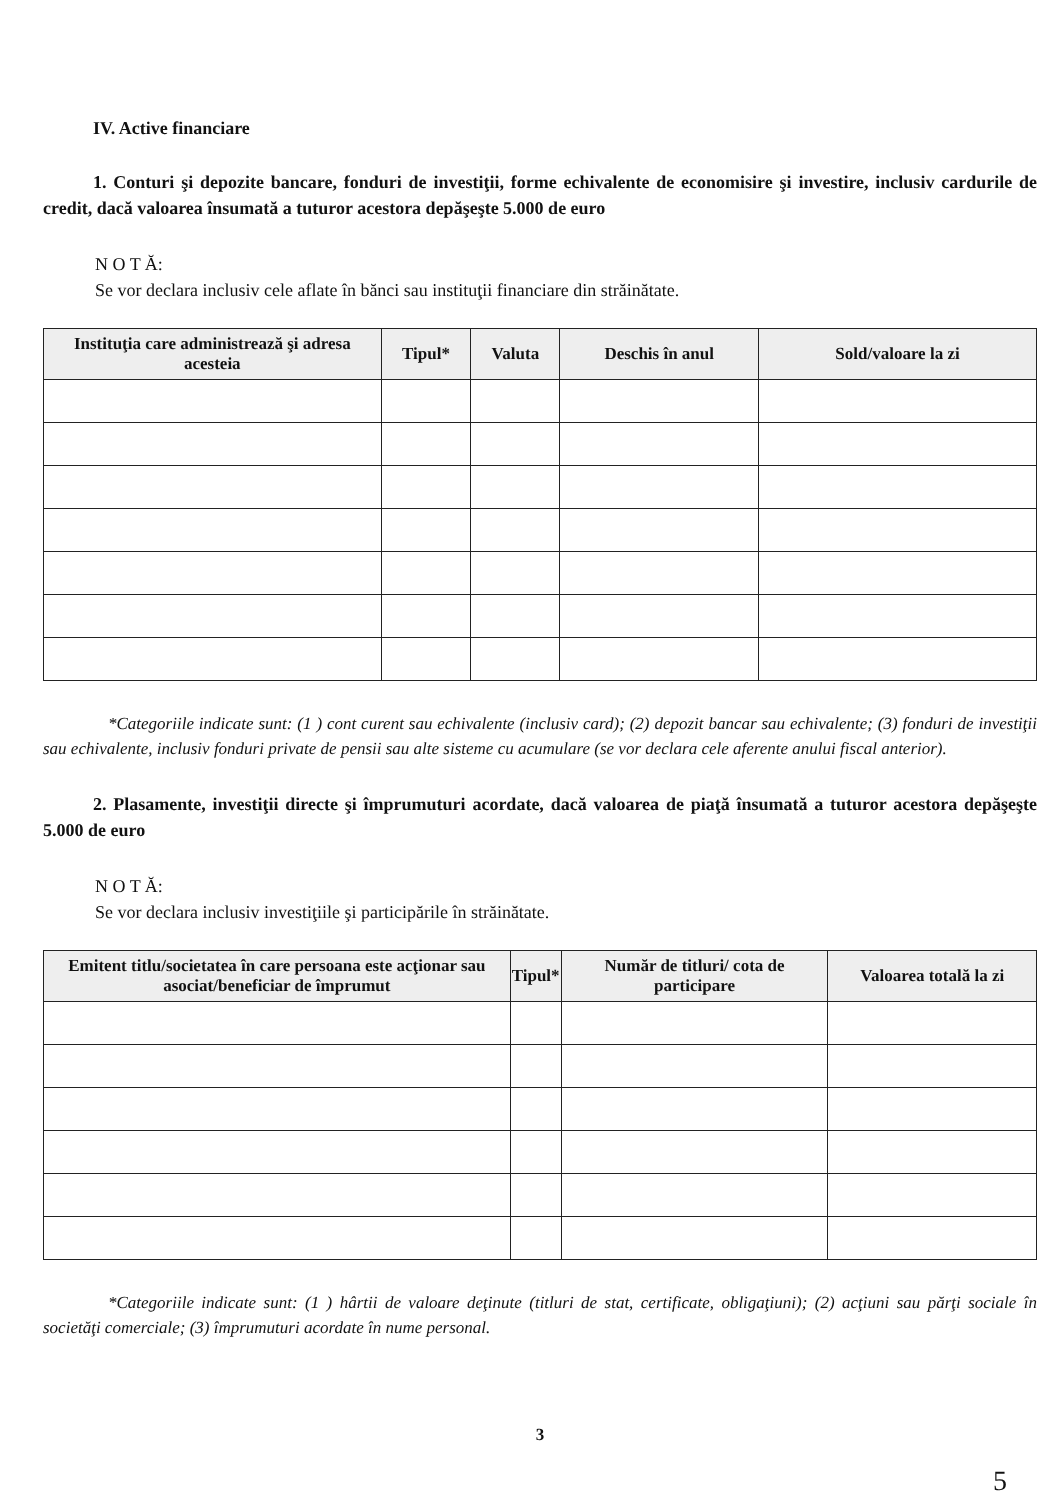IV. Active financiare
1. Conturi şi depozite bancare, fonduri de investiţii, forme echivalente de economisire şi investire, inclusiv cardurile de credit, dacă valoarea însumată a tuturor acestora depăşeşte 5.000 de euro
N O T Ă:
Se vor declara inclusiv cele aflate în bănci sau instituţii financiare din străinătate.
| Instituţia care administrează şi adresa acesteia | Tipul* | Valuta | Deschis în anul | Sold/valoare la zi |
| --- | --- | --- | --- | --- |
*Categoriile indicate sunt: (1 ) cont curent sau echivalente (inclusiv card); (2) depozit bancar sau echivalente; (3) fonduri de investiţii sau echivalente, inclusiv fonduri private de pensii sau alte sisteme cu acumulare (se vor declara cele aferente anului fiscal anterior).
2. Plasamente, investiţii directe şi împrumuturi acordate, dacă valoarea de piaţă însumată a tuturor acestora depăşeşte 5.000 de euro
N O T Ă:
Se vor declara inclusiv investiţiile şi participările în străinătate.
| Emitent titlu/societatea în care persoana este acţionar sau asociat/beneficiar de împrumut | Tipul* | Număr de titluri/ cota de participare | Valoarea totală la zi |
| --- | --- | --- | --- |
*Categoriile indicate sunt: (1 ) hârtii de valoare deţinute (titluri de stat, certificate, obligaţiuni); (2) acţiuni sau părţi sociale în societăţi comerciale; (3) împrumuturi acordate în nume personal.
3
5